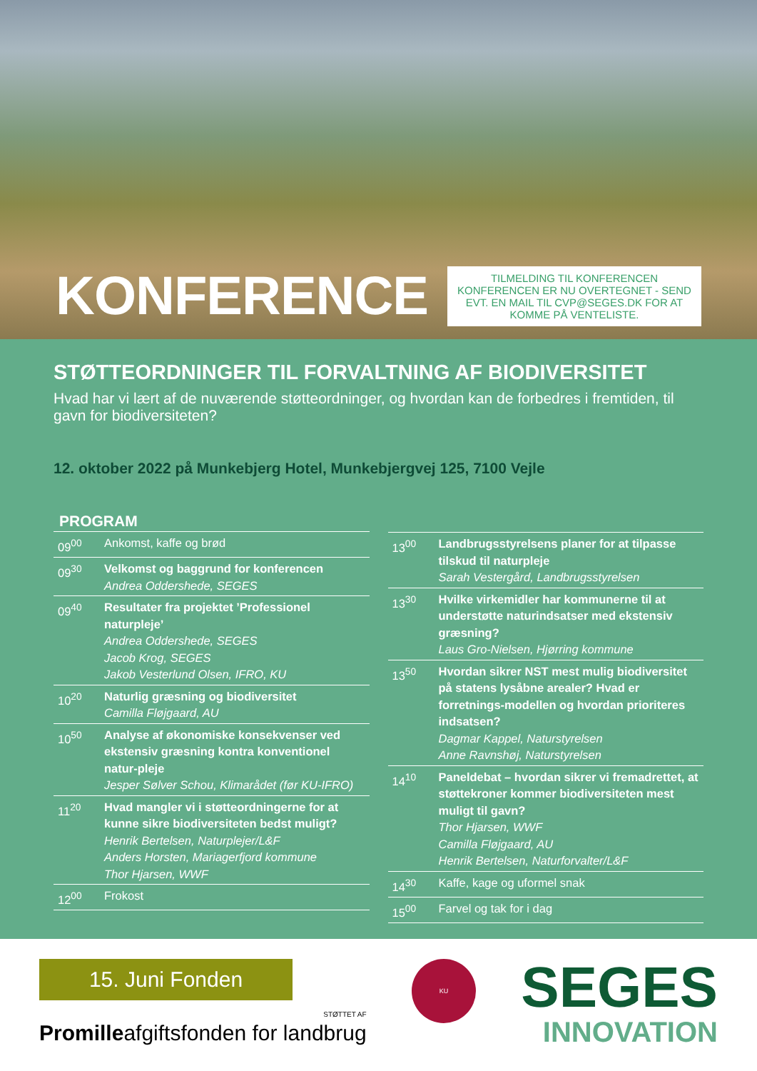KONFERENCE
TILMELDING TIL KONFERENCEN
KONFERENCEN ER NU OVERTEGNET - SEND EVT. EN MAIL TIL CVP@SEGES.DK FOR AT KOMME PÅ VENTELISTE.
STØTTEORDNINGER TIL FORVALTNING AF BIODIVERSITET
Hvad har vi lært af de nuværende støtteordninger, og hvordan kan de forbedres i fremtiden, til gavn for biodiversiteten?
12. oktober 2022 på Munkebjerg Hotel, Munkebjergvej 125, 7100 Vejle
PROGRAM
| 09<sup>00</sup> | Ankomst, kaffe og brød |
| 09<sup>30</sup> | Velkomst og baggrund for konferencen Andrea Oddershede, SEGES |
| 09<sup>40</sup> | Resultater fra projektet ’Professionel naturpleje’ Andrea Oddershede, SEGES Jacob Krog, SEGES Jakob Vesterlund Olsen, IFRO, KU |
| 10<sup>20</sup> | Naturlig græsning og biodiversitet Camilla Fløjgaard, AU |
| 10<sup>50</sup> | Analyse af økonomiske konsekvenser ved ekstensiv græsning kontra konventionel natur-pleje Jesper Sølver Schou, Klimarådet (før KU-IFRO) |
| 11<sup>20</sup> | Hvad mangler vi i støtteordningerne for at kunne sikre biodiversiteten bedst muligt? Henrik Bertelsen, Naturplejer/L&F Anders Horsten, Mariagerfjord kommune Thor Hjarsen, WWF |
| 12<sup>00</sup> | Frokost |
| 13<sup>00</sup> | Landbrugsstyrelsens planer for at tilpasse tilskud til naturpleje Sarah Vestergård, Landbrugsstyrelsen |
| 13<sup>30</sup> | Hvilke virkemidler har kommunerne til at understøtte naturindsatser med ekstensiv græsning? Laus Gro-Nielsen, Hjørring kommune |
| 13<sup>50</sup> | Hvordan sikrer NST mest mulig biodiversitet på statens lysåbne arealer? Hvad er forretnings-modellen og hvordan prioriteres indsatsen? Dagmar Kappel, Naturstyrelsen Anne Ravnshøj, Naturstyrelsen |
| 14<sup>10</sup> | Paneldebat – hvordan sikrer vi fremadrettet, at støttekroner kommer biodiversiteten mest muligt til gavn? Thor Hjarsen, WWF Camilla Fløjgaard, AU Henrik Bertelsen, Naturforvalter/L&F |
| 14<sup>30</sup> | Kaffe, kage og uformel snak |
| 15<sup>00</sup> | Farvel og tak for i dag |
15. Juni Fonden
STØTTET AF
Promilleafgiftsfonden for landbrug
KU
SEGES
INNOVATION